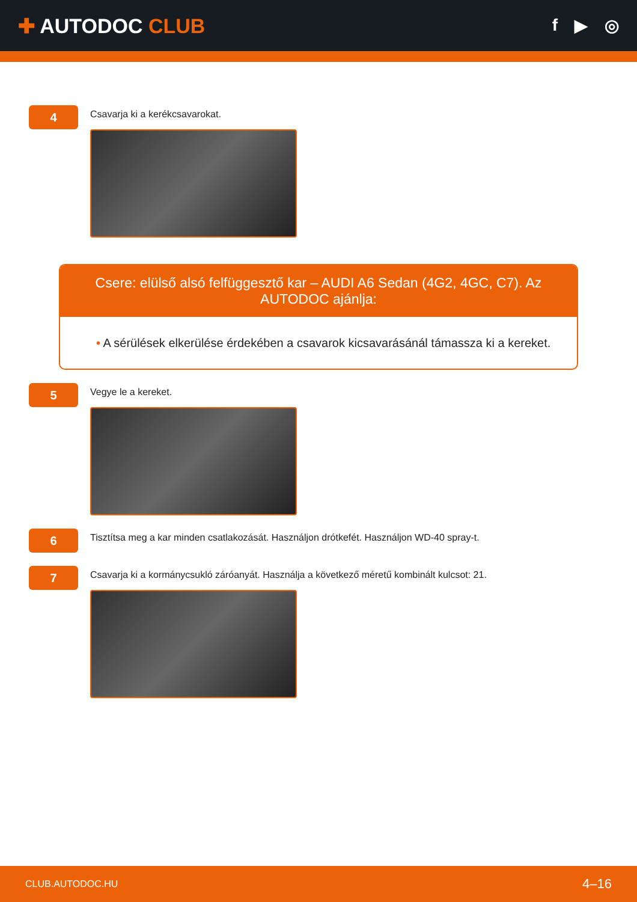✚ AUTODOC CLUB
f ▶ ◎
4
Csavarja ki a kerékcsavarokat.
Csere: elülső alsó felfüggesztő kar – AUDI A6 Sedan (4G2, 4GC, C7). Az AUTODOC ajánlja:
• A sérülések elkerülése érdekében a csavarok kicsavarásánál támassza ki a kereket.
5
Vegye le a kereket.
6
Tisztítsa meg a kar minden csatlakozását. Használjon drótkefét. Használjon WD-40 spray-t.
7
Csavarja ki a kormánycsukló záróanyát. Használja a következő méretű kombinált kulcsot: 21.
CLUB.AUTODOC.HU 4–16